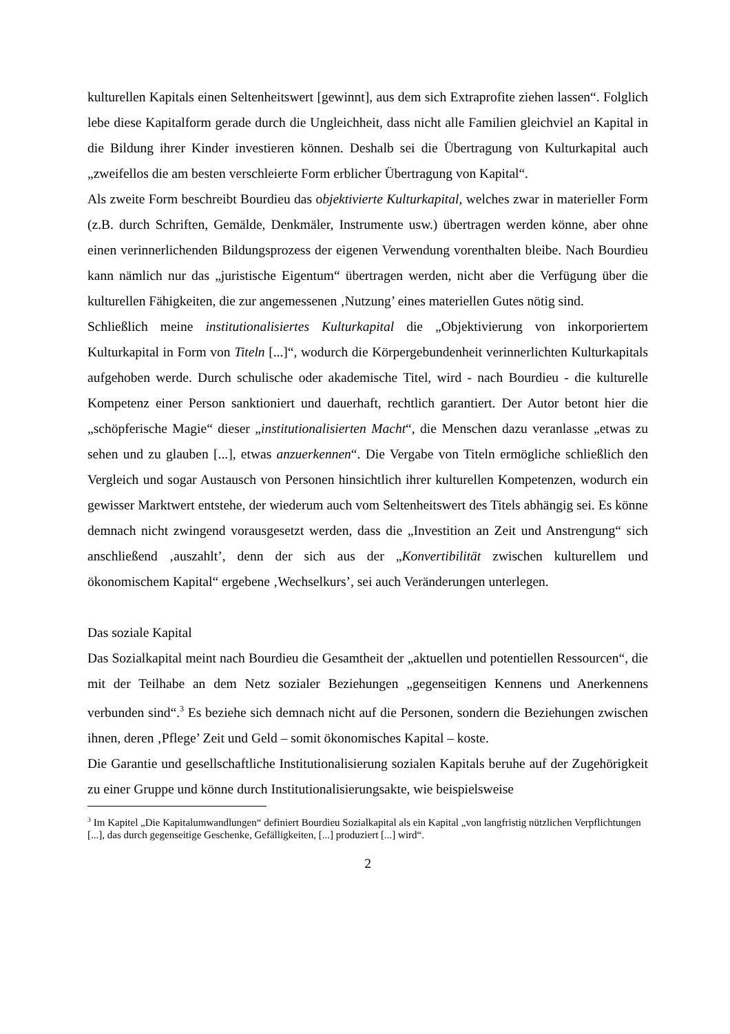kulturellen Kapitals einen Seltenheitswert [gewinnt], aus dem sich Extraprofite ziehen lassen“. Folglich lebe diese Kapitalform gerade durch die Ungleichheit, dass nicht alle Familien gleichviel an Kapital in die Bildung ihrer Kinder investieren können. Deshalb sei die Übertragung von Kulturkapital auch „zweifellos die am besten verschleierte Form erblicher Übertragung von Kapital“.
Als zweite Form beschreibt Bourdieu das objektivierte Kulturkapital, welches zwar in materieller Form (z.B. durch Schriften, Gemälde, Denkmäler, Instrumente usw.) übertragen werden könne, aber ohne einen verinnerlichenden Bildungsprozess der eigenen Verwendung vorenthalten bleibe. Nach Bourdieu kann nämlich nur das „juristische Eigentum“ übertragen werden, nicht aber die Verfügung über die kulturellen Fähigkeiten, die zur angemessenen ‚Nutzung’ eines materiellen Gutes nötig sind.
Schließlich meine institutionalisiertes Kulturkapital die „Objektivierung von inkorporiertem Kulturkapital in Form von Titeln [...]“, wodurch die Körpergebundenheit verinnerlichten Kulturkapitals aufgehoben werde. Durch schulische oder akademische Titel, wird - nach Bourdieu - die kulturelle Kompetenz einer Person sanktioniert und dauerhaft, rechtlich garantiert. Der Autor betont hier die „schöpferische Magie“ dieser „institutionalisierten Macht“, die Menschen dazu veranlasse „etwas zu sehen und zu glauben [...], etwas anzuerkennen“. Die Vergabe von Titeln ermögliche schließlich den Vergleich und sogar Austausch von Personen hinsichtlich ihrer kulturellen Kompetenzen, wodurch ein gewisser Marktwert entstehe, der wiederum auch vom Seltenheitswert des Titels abhängig sei. Es könne demnach nicht zwingend vorausgesetzt werden, dass die „Investition an Zeit und Anstrengung“ sich anschließend ‚auszahlt’, denn der sich aus der „Konvertibilität zwischen kulturellem und ökonomischem Kapital“ ergebene ‚Wechselkurs’, sei auch Veränderungen unterlegen.
Das soziale Kapital
Das Sozialkapital meint nach Bourdieu die Gesamtheit der „aktuellen und potentiellen Ressourcen“, die mit der Teilhabe an dem Netz sozialer Beziehungen „gegenseitigen Kennens und Anerkennens verbunden sind“.<sup>3</sup> Es beziehe sich demnach nicht auf die Personen, sondern die Beziehungen zwischen ihnen, deren ‚Pflege’ Zeit und Geld – somit ökonomisches Kapital – koste.
Die Garantie und gesellschaftliche Institutionalisierung sozialen Kapitals beruhe auf der Zugehörigkeit zu einer Gruppe und könne durch Institutionalisierungsakte, wie beispielsweise
<sup>3</sup> Im Kapitel „Die Kapitalumwandlungen“ definiert Bourdieu Sozialkapital als ein Kapital „von langfristig nützlichen Verpflichtungen [...], das durch gegenseitige Geschenke, Gefälligkeiten, [...] produziert [...] wird“.
2